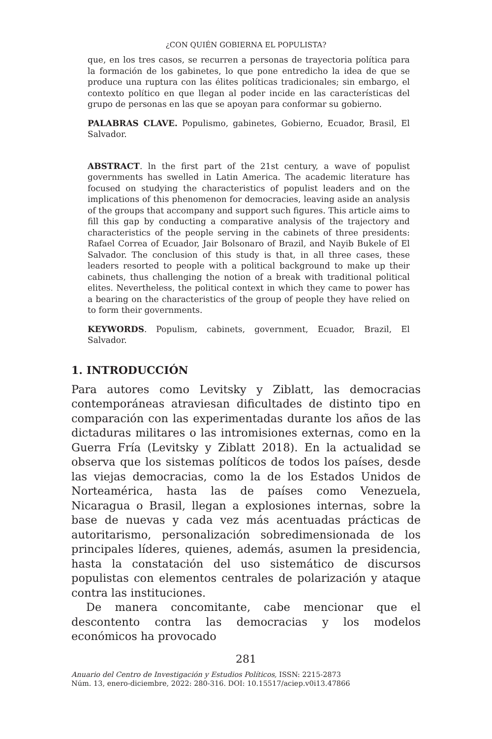¿CON QUIÉN GOBIERNA EL POPULISTA?
que, en los tres casos, se recurren a personas de trayectoria política para la formación de los gabinetes, lo que pone entredicho la idea de que se produce una ruptura con las élites políticas tradicionales; sin embargo, el contexto político en que llegan al poder incide en las características del grupo de personas en las que se apoyan para conformar su gobierno.
PALABRAS CLAVE. Populismo, gabinetes, Gobierno, Ecuador, Brasil, El Salvador.
ABSTRACT. ln the first part of the 21st century, a wave of populist governments has swelled in Latin America. The academic literature has focused on studying the characteristics of populist leaders and on the implications of this phenomenon for democracies, leaving aside an analysis of the groups that accompany and support such figures. This article aims to fill this gap by conducting a comparative analysis of the trajectory and characteristics of the people serving in the cabinets of three presidents: Rafael Correa of Ecuador, Jair Bolsonaro of Brazil, and Nayib Bukele of El Salvador. The conclusion of this study is that, in all three cases, these leaders resorted to people with a political background to make up their cabinets, thus challenging the notion of a break with traditional political elites. Nevertheless, the political context in which they came to power has a bearing on the characteristics of the group of people they have relied on to form their governments.
KEYWORDS. Populism, cabinets, government, Ecuador, Brazil, El Salvador.
1. INTRODUCCIÓN
Para autores como Levitsky y Ziblatt, las democracias contemporáneas atraviesan dificultades de distinto tipo en comparación con las experimentadas durante los años de las dictaduras militares o las intromisiones externas, como en la Guerra Fría (Levitsky y Ziblatt 2018). En la actualidad se observa que los sistemas políticos de todos los países, desde las viejas democracias, como la de los Estados Unidos de Norteamérica, hasta las de países como Venezuela, Nicaragua o Brasil, llegan a explosiones internas, sobre la base de nuevas y cada vez más acentuadas prácticas de autoritarismo, personalización sobredimensionada de los principales líderes, quienes, además, asumen la presidencia, hasta la constatación del uso sistemático de discursos populistas con elementos centrales de polarización y ataque contra las instituciones.
De manera concomitante, cabe mencionar que el descontento contra las democracias y los modelos económicos ha provocado
281
Anuario del Centro de Investigación y Estudios Políticos, ISSN: 2215-2873
Núm. 13, enero-diciembre, 2022: 280-316. DOI: 10.15517/aciep.v0i13.47866